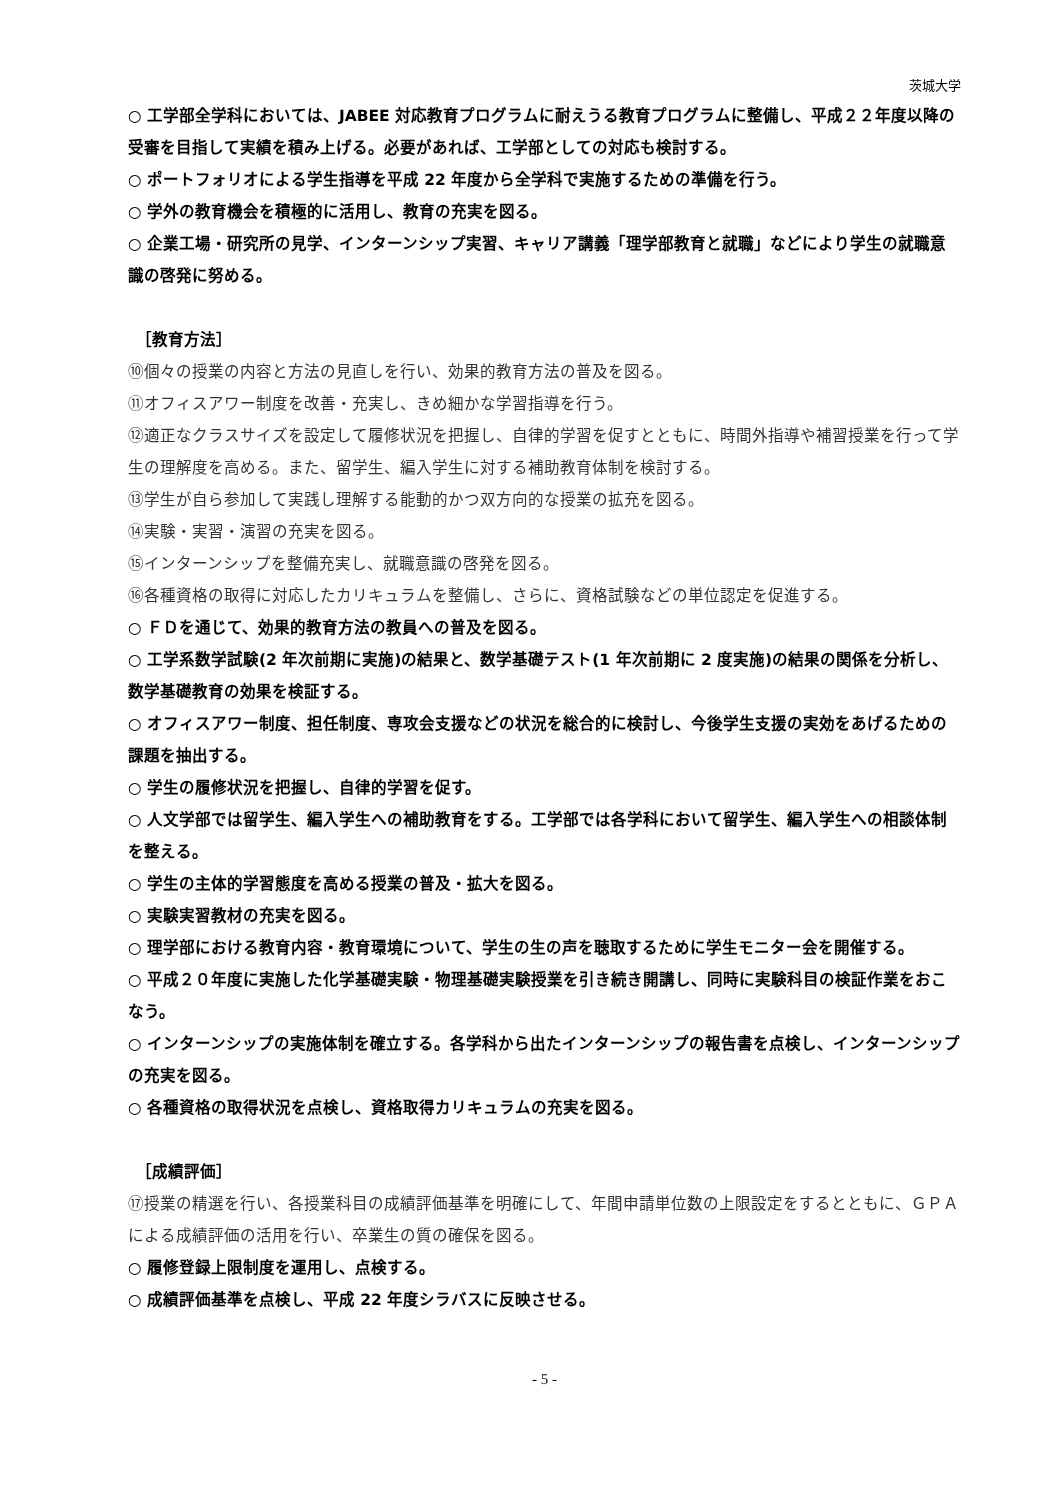茨城大学
○ 工学部全学科においては、JABEE 対応教育プログラムに耐えうる教育プログラムに整備し、平成２２年度以降の受審を目指して実績を積み上げる。必要があれば、工学部としての対応も検討する。
○ ポートフォリオによる学生指導を平成 22 年度から全学科で実施するための準備を行う。
○ 学外の教育機会を積極的に活用し、教育の充実を図る。
○ 企業工場・研究所の見学、インターンシップ実習、キャリア講義「理学部教育と就職」などにより学生の就職意識の啓発に努める。
［教育方法］
⑩個々の授業の内容と方法の見直しを行い、効果的教育方法の普及を図る。
⑪オフィスアワー制度を改善・充実し、きめ細かな学習指導を行う。
⑫適正なクラスサイズを設定して履修状況を把握し、自律的学習を促すとともに、時間外指導や補習授業を行って学生の理解度を高める。また、留学生、編入学生に対する補助教育体制を検討する。
⑬学生が自ら参加して実践し理解する能動的かつ双方向的な授業の拡充を図る。
⑭実験・実習・演習の充実を図る。
⑮インターンシップを整備充実し、就職意識の啓発を図る。
⑯各種資格の取得に対応したカリキュラムを整備し、さらに、資格試験などの単位認定を促進する。
○ ＦＤを通じて、効果的教育方法の教員への普及を図る。
○ 工学系数学試験(2 年次前期に実施)の結果と、数学基礎テスト(1 年次前期に 2 度実施)の結果の関係を分析し、数学基礎教育の効果を検証する。
○ オフィスアワー制度、担任制度、専攻会支援などの状況を総合的に検討し、今後学生支援の実効をあげるための課題を抽出する。
○ 学生の履修状況を把握し、自律的学習を促す。
○ 人文学部では留学生、編入学生への補助教育をする。工学部では各学科において留学生、編入学生への相談体制を整える。
○ 学生の主体的学習態度を高める授業の普及・拡大を図る。
○ 実験実習教材の充実を図る。
○ 理学部における教育内容・教育環境について、学生の生の声を聴取するために学生モニター会を開催する。
○ 平成２０年度に実施した化学基礎実験・物理基礎実験授業を引き続き開講し、同時に実験科目の検証作業をおこなう。
○ インターンシップの実施体制を確立する。各学科から出たインターンシップの報告書を点検し、インターンシップの充実を図る。
○ 各種資格の取得状況を点検し、資格取得カリキュラムの充実を図る。
［成績評価］
⑰授業の精選を行い、各授業科目の成績評価基準を明確にして、年間申請単位数の上限設定をするとともに、ＧＰＡによる成績評価の活用を行い、卒業生の質の確保を図る。
○ 履修登録上限制度を運用し、点検する。
○ 成績評価基準を点検し、平成 22 年度シラバスに反映させる。
- 5 -